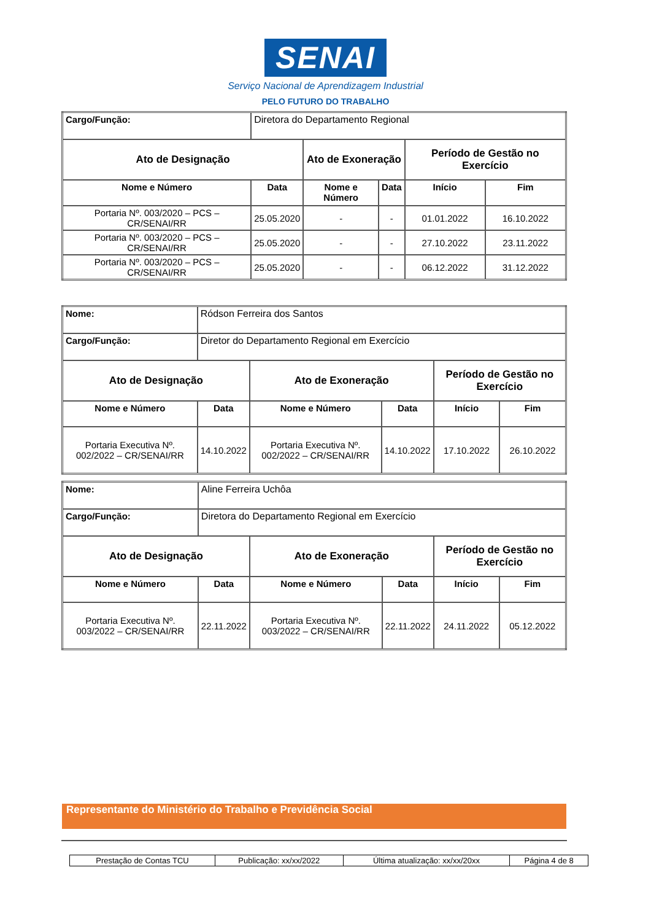SENAI
Serviço Nacional de Aprendizagem Industrial
PELO FUTURO DO TRABALHO
| Cargo/Função: | Diretora do Departamento Regional | | | | |
| Ato de Designação | | Ato de Exoneração | | Período de Gestão no Exercício | |
| Nome e Número | Data | Nome e Número | Data | Início | Fim |
| Portaria Nº. 003/2020 – PCS – CR/SENAI/RR | 25.05.2020 | - | - | 01.01.2022 | 16.10.2022 |
| Portaria Nº. 003/2020 – PCS – CR/SENAI/RR | 25.05.2020 | - | - | 27.10.2022 | 23.11.2022 |
| Portaria Nº. 003/2020 – PCS – CR/SENAI/RR | 25.05.2020 | - | - | 06.12.2022 | 31.12.2022 |
| Nome: | Ródson Ferreira dos Santos | | | | |
| Cargo/Função: | Diretor do Departamento Regional em Exercício | | | | |
| Ato de Designação | | Ato de Exoneração | | Período de Gestão no Exercício | |
| Nome e Número | Data | Nome e Número | Data | Início | Fim |
| Portaria Executiva Nº. 002/2022 – CR/SENAI/RR | 14.10.2022 | Portaria Executiva Nº. 002/2022 – CR/SENAI/RR | 14.10.2022 | 17.10.2022 | 26.10.2022 |
| Nome: | Aline Ferreira Uchôa | | | | |
| Cargo/Função: | Diretora do Departamento Regional em Exercício | | | | |
| Ato de Designação | | Ato de Exoneração | | Período de Gestão no Exercício | |
| Nome e Número | Data | Nome e Número | Data | Início | Fim |
| Portaria Executiva Nº. 003/2022 – CR/SENAI/RR | 22.11.2022 | Portaria Executiva Nº. 003/2022 – CR/SENAI/RR | 22.11.2022 | 24.11.2022 | 05.12.2022 |
Representante do Ministério do Trabalho e Previdência Social
| Prestação de Contas TCU | Publicação: xx/xx/2022 | Última atualização: xx/xx/20xx | Página 4 de 8 |